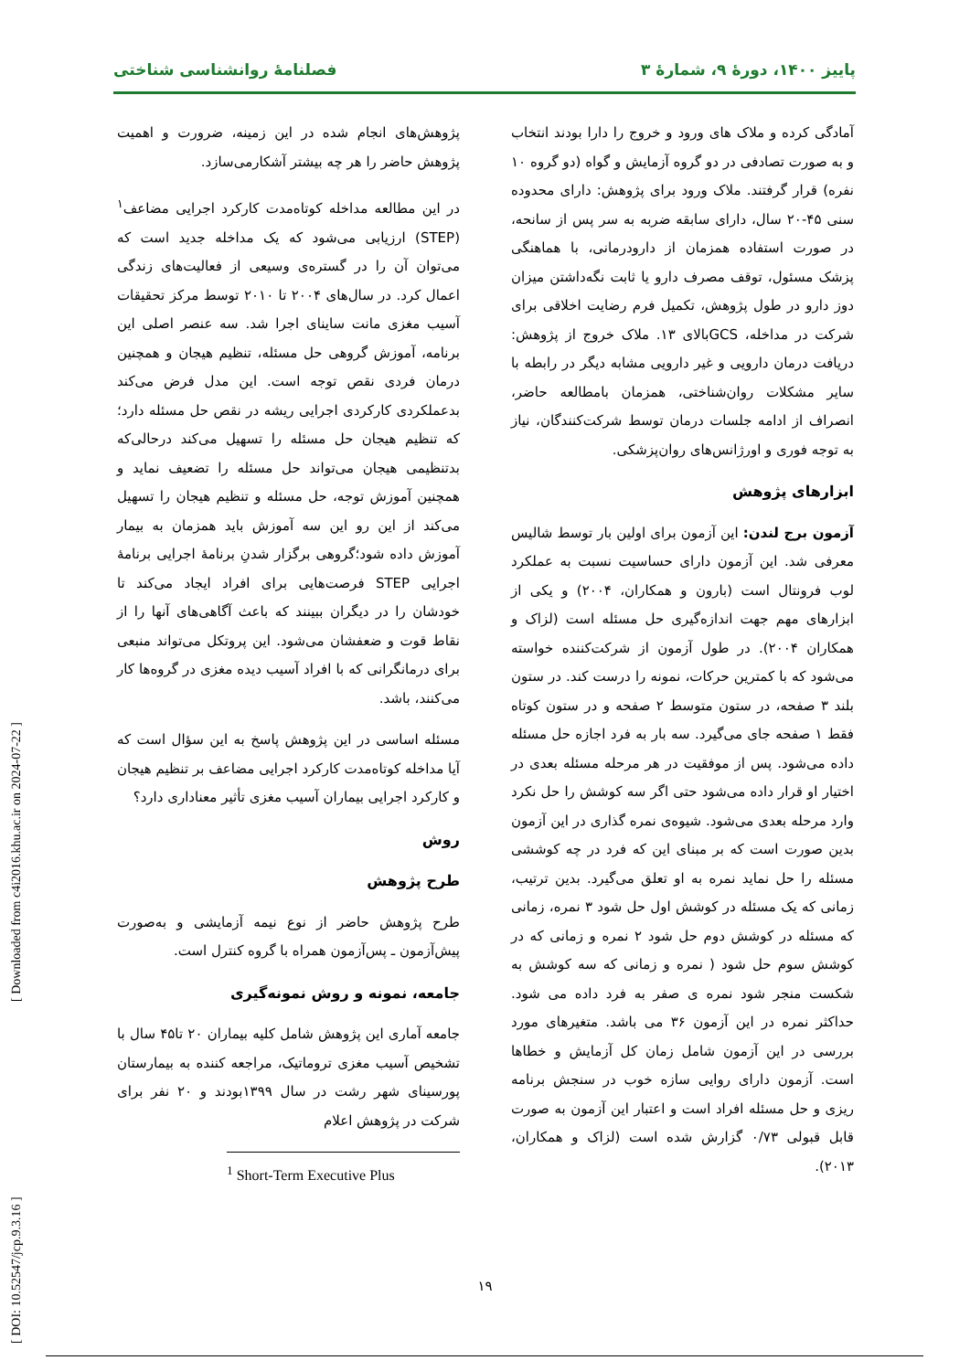پاییز ۱۴۰۰، دورهٔ ۹، شمارهٔ ۳ فصلنامهٔ روانشناسی شناختی
پژوهش‌های انجام شده در این زمینه، ضرورت و اهمیت پژوهش حاضر را هر چه بیشتر آشکارمی‌سازد.
در این مطالعه مداخله کوتاه‌مدت کارکرد اجرایی مضاعف<sup>۱</sup> (STEP) ارزیابی می‌شود که یک مداخله جدید است که می‌توان آن را در گستره‌ی وسیعی از فعالیت‌های زندگی اعمال کرد. در سال‌های ۲۰۰۴ تا ۲۰۱۰ توسط مرکز تحقیقات آسیب مغزی مانت ساینای اجرا شد. سه عنصر اصلی این برنامه، آموزش گروهی حل مسئله، تنظیم هیجان و همچنین درمان فردی نقص توجه است. این مدل فرض می‌کند بدعملکردی کارکردی اجرایی ریشه در نقص حل مسئله دارد؛ که تنظیم هیجان حل مسئله را تسهیل می‌کند درحالی‌که بدتنظیمی هیجان می‌تواند حل مسئله را تضعیف نماید و همچنین آموزش توجه، حل مسئله و تنظیم هیجان را تسهیل می‌کند از این رو این سه آموزش باید همزمان به بیمار آموزش داده شود؛گروهی برگزار شدنِ برنامهٔ اجرایی برنامهٔ اجرایی STEP فرصت‌هایی برای افراد ایجاد می‌کند تا خودشان را در دیگران ببینند که باعث آگاهی‌های آنها را از نقاط قوت و ضعفشان می‌شود. این پروتکل می‌تواند منبعی برای درمانگرانی که با افراد آسیب دیده مغزی در گروه‌ها کار می‌کنند، باشد.
مسئله اساسی در این پژوهش پاسخ به این سؤال است که آیا مداخله کوتاه‌مدت کارکرد اجرایی مضاعف بر تنظیم هیجان و کارکرد اجرایی بیماران آسیب مغزی تأثیر معناداری دارد؟
روش
طرح پژوهش
طرح پژوهش حاضر از نوع نیمه آزمایشی و به‌صورت پیش‌آزمون ـ پس‌آزمون همراه با گروه کنترل است.
جامعه، نمونه و روش نمونه‌گیری
جامعه آماری این پژوهش شامل کلیه بیماران ۲۰ تا۴۵ سال با تشخیص آسیب مغزی تروماتیک، مراجعه کننده به بیمارستان پورسینای شهر رشت در سال ۱۳۹۹بودند و ۲۰ نفر برای شرکت در پژوهش اعلام
<sup>1</sup> Short-Term Executive Plus
آمادگی کرده و ملاک های ورود و خروج را دارا بودند انتخاب و به صورت تصادفی در دو گروه آزمایش و گواه (دو گروه ۱۰ نفره) قرار گرفتند. ملاک ورود برای پژوهش: دارای محدوده سنی ۴۵-۲۰ سال، دارای سابقه ضربه به سر پس از سانحه، در صورت استفاده همزمان از دارودرمانی، با هماهنگی پزشک مسئول، توقف مصرف دارو یا ثابت نگه‌داشتن میزان دوز دارو در طول پژوهش، تکمیل فرم رضایت اخلاقی برای شرکت در مداخله، GCSبالای ۱۳. ملاک خروج از پژوهش: دریافت درمان دارویی و غیر دارویی مشابه دیگر در رابطه با سایر مشکلات روان‌شناختی، همزمان بامطالعه حاضر، انصراف از ادامه جلسات درمان توسط شرکت‌کنندگان، نیاز به توجه فوری و اورژانس‌های روان‌پزشکی.
ابزارهای پژوهش
آزمون برج لندن: این آزمون برای اولین بار توسط شالیس معرفی شد. این آزمون دارای حساسیت نسبت به عملکرد لوب فرونتال است (بارون و همکاران، ۲۰۰۴) و یکی از ابزارهای مهم جهت اندازه‌گیری حل مسئله است (لزاک و همکاران ۲۰۰۴). در طول آزمون از شرکت‌کننده خواسته می‌شود که با کمترین حرکات، نمونه را درست کند. در ستون بلند ۳ صفحه، در ستون متوسط ۲ صفحه و در ستون کوتاه فقط ۱ صفحه جای می‌گیرد. سه بار به فرد اجازه حل مسئله داده می‌شود. پس از موفقیت در هر مرحله مسئله بعدی در اختیار او قرار داده می‌شود حتی اگر سه کوشش را حل نکرد وارد مرحله بعدی می‌شود. شیوه‌ی نمره گذاری در این آزمون بدین صورت است که بر مبنای این که فرد در چه کوششی مسئله را حل نماید نمره به او تعلق می‌گیرد. بدین ترتیب، زمانی که یک مسئله در کوشش اول حل شود ۳ نمره، زمانی که مسئله در کوشش دوم حل شود ۲ نمره و زمانی که در کوشش سوم حل شود ( نمره و زمانی که سه کوشش به شکست منجر شود نمره ی صفر به فرد داده می شود. حداکثر نمره در این آزمون ۳۶ می باشد. متغیرهای مورد بررسی در این آزمون شامل زمان کل آزمایش و خطاها است. آزمون دارای روایی سازه خوب در سنجش برنامه ریزی و حل مسئله افراد است و اعتبار این آزمون به صورت قابل قبولی ۰/۷۳ گزارش شده است (لزاک و همکاران، ۲۰۱۳).
[ DOI: 10.52547/jcp.9.3.16 ] [ Downloaded from c4i2016.khu.ac.ir on 2024-07-22 ]
۱۹